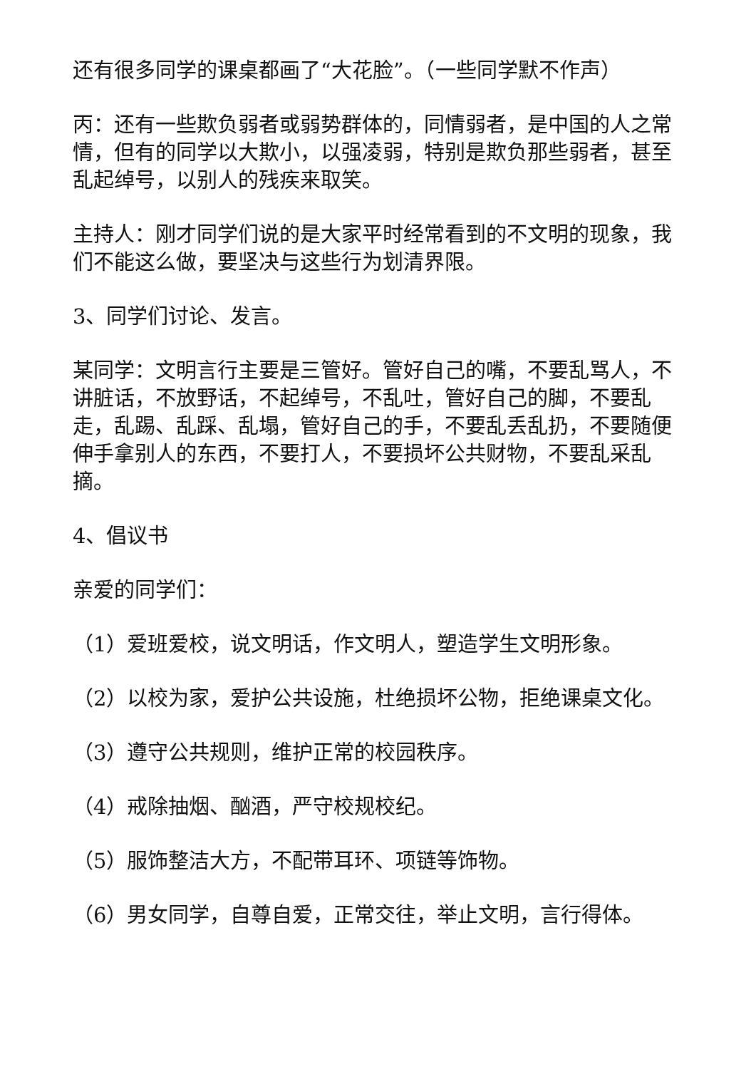还有很多同学的课桌都画了“大花脸”。（一些同学默不作声）
丙：还有一些欺负弱者或弱势群体的，同情弱者，是中国的人之常情，但有的同学以大欺小，以强凌弱，特别是欺负那些弱者，甚至乱起绰号，以别人的残疾来取笑。
主持人：刚才同学们说的是大家平时经常看到的不文明的现象，我们不能这么做，要坚决与这些行为划清界限。
3、同学们讨论、发言。
某同学：文明言行主要是三管好。管好自己的嘴，不要乱骂人，不讲脏话，不放野话，不起绰号，不乱吐，管好自己的脚，不要乱走，乱踢、乱踩、乱塌，管好自己的手，不要乱丢乱扔，不要随便伸手拿别人的东西，不要打人，不要损坏公共财物，不要乱采乱摘。
4、倡议书
亲爱的同学们：
（1）爱班爱校，说文明话，作文明人，塑造学生文明形象。
（2）以校为家，爱护公共设施，杜绝损坏公物，拒绝课桌文化。
（3）遵守公共规则，维护正常的校园秩序。
（4）戒除抽烟、酗酒，严守校规校纪。
（5）服饰整洁大方，不配带耳环、项链等饰物。
（6）男女同学，自尊自爱，正常交往，举止文明，言行得体。